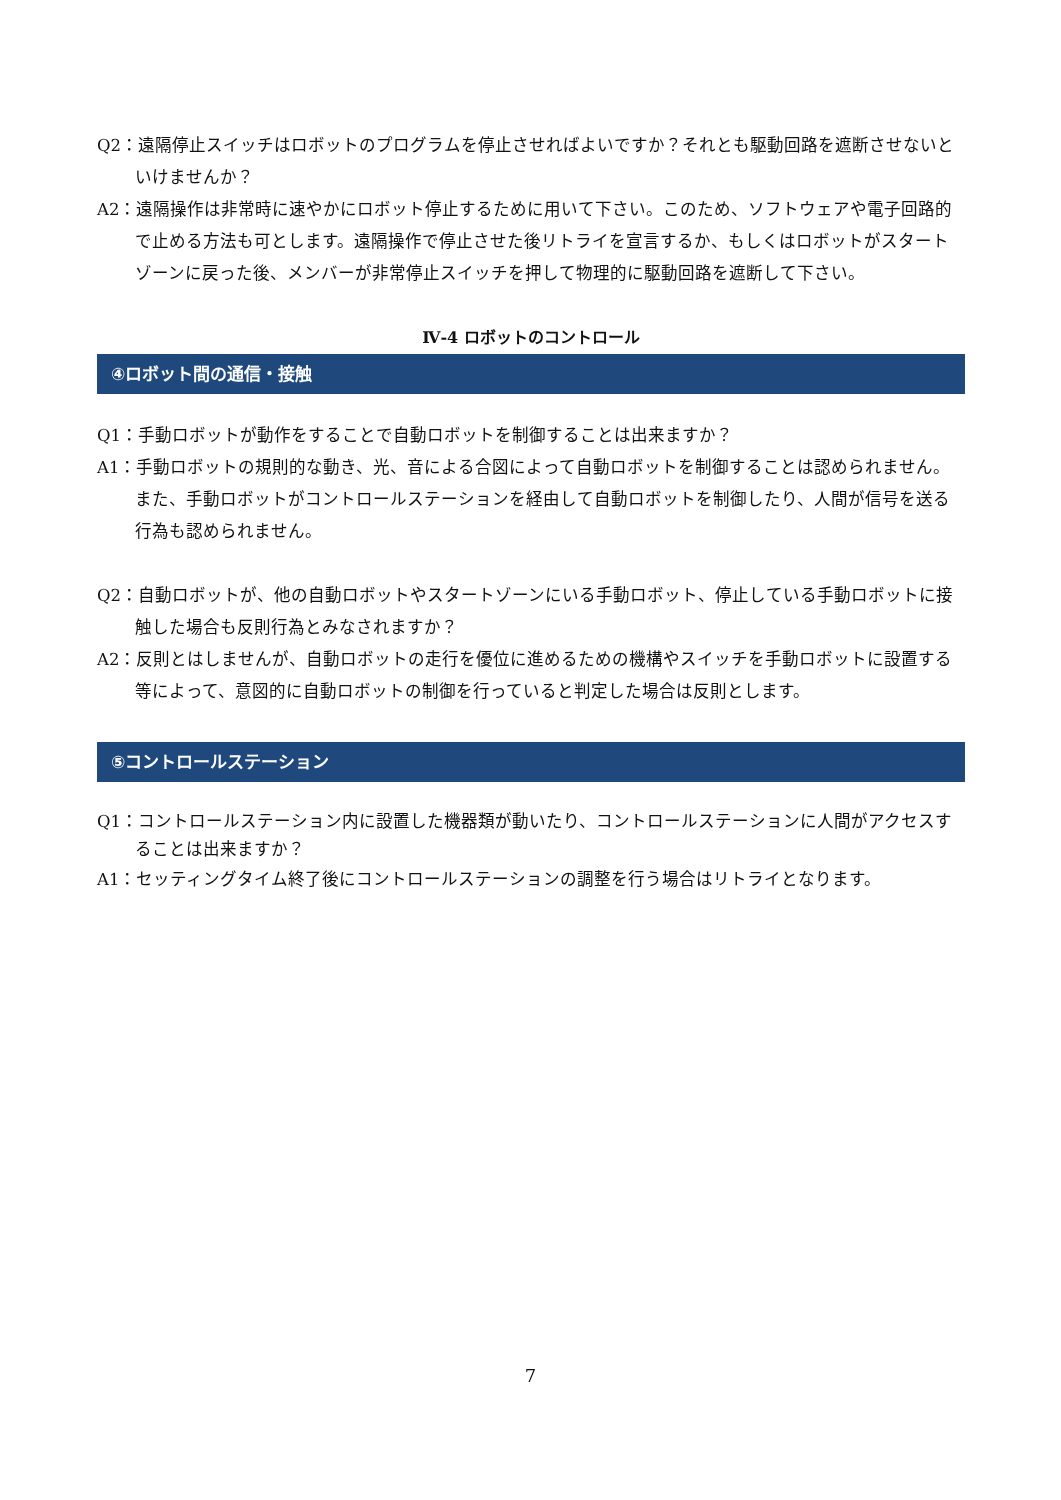Q2：遠隔停止スイッチはロボットのプログラムを停止させればよいですか？それとも駆動回路を遮断させないといけませんか？
A2：遠隔操作は非常時に速やかにロボット停止するために用いて下さい。このため、ソフトウェアや電子回路的で止める方法も可とします。遠隔操作で停止させた後リトライを宣言するか、もしくはロボットがスタートゾーンに戻った後、メンバーが非常停止スイッチを押して物理的に駆動回路を遮断して下さい。
Ⅳ-4 ロボットのコントロール
④ロボット間の通信・接触
Q1：手動ロボットが動作をすることで自動ロボットを制御することは出来ますか？
A1：手動ロボットの規則的な動き、光、音による合図によって自動ロボットを制御することは認められません。また、手動ロボットがコントロールステーションを経由して自動ロボットを制御したり、人間が信号を送る行為も認められません。
Q2：自動ロボットが、他の自動ロボットやスタートゾーンにいる手動ロボット、停止している手動ロボットに接触した場合も反則行為とみなされますか？
A2：反則とはしませんが、自動ロボットの走行を優位に進めるための機構やスイッチを手動ロボットに設置する等によって、意図的に自動ロボットの制御を行っていると判定した場合は反則とします。
⑤コントロールステーション
Q1：コントロールステーション内に設置した機器類が動いたり、コントロールステーションに人間がアクセスすることは出来ますか？
A1：セッティングタイム終了後にコントロールステーションの調整を行う場合はリトライとなります。
7